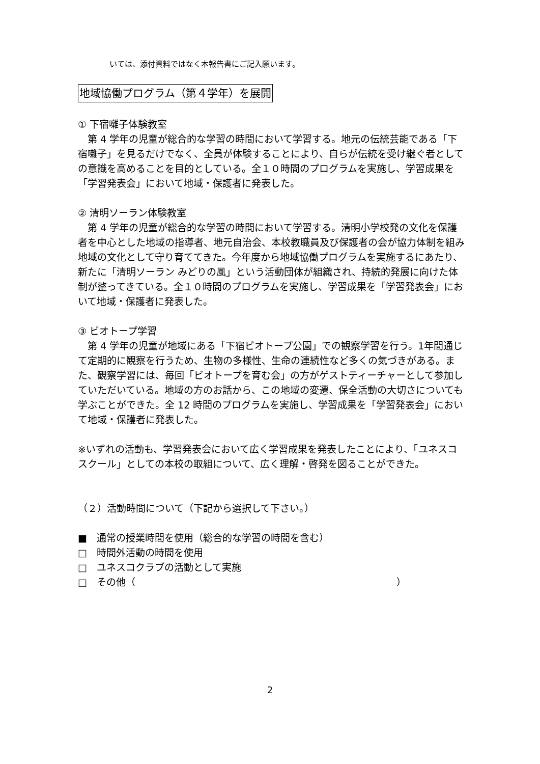いては、添付資料ではなく本報告書にご記入願います。
地域協働プログラム（第４学年）を展開
① 下宿囃子体験教室
　第 4 学年の児童が総合的な学習の時間において学習する。地元の伝統芸能である「下宿囃子」を見るだけでなく、全員が体験することにより、自らが伝統を受け継ぐ者としての意識を高めることを目的としている。全１０時間のプログラムを実施し、学習成果を「学習発表会」において地域・保護者に発表した。
② 清明ソーラン体験教室
　第 4 学年の児童が総合的な学習の時間において学習する。清明小学校発の文化を保護者を中心とした地域の指導者、地元自治会、本校教職員及び保護者の会が協力体制を組み地域の文化として守り育ててきた。今年度から地域協働プログラムを実施するにあたり、新たに「清明ソーラン みどりの風」という活動団体が組織され、持続的発展に向けた体制が整ってきている。全１０時間のプログラムを実施し、学習成果を「学習発表会」において地域・保護者に発表した。
③ ビオトープ学習
　第 4 学年の児童が地域にある「下宿ビオトープ公園」での観察学習を行う。1年間通じて定期的に観察を行うため、生物の多様性、生命の連続性など多くの気づきがある。また、観察学習には、毎回「ビオトープを育む会」の方がゲストティーチャーとして参加していただいている。地域の方のお話から、この地域の変遷、保全活動の大切さについても学ぶことができた。全 12 時間のプログラムを実施し、学習成果を「学習発表会」において地域・保護者に発表した。
※いずれの活動も、学習発表会において広く学習成果を発表したことにより、「ユネスコスクール」としての本校の取組について、広く理解・啓発を図ることができた。
（２）活動時間について（下記から選択して下さい。）
■　通常の授業時間を使用（総合的な学習の時間を含む）
□　時間外活動の時間を使用
□　ユネスコクラブの活動として実施
□　その他（　　　　　　　　　　　　　　　　　　　　　　　　　　　）
2